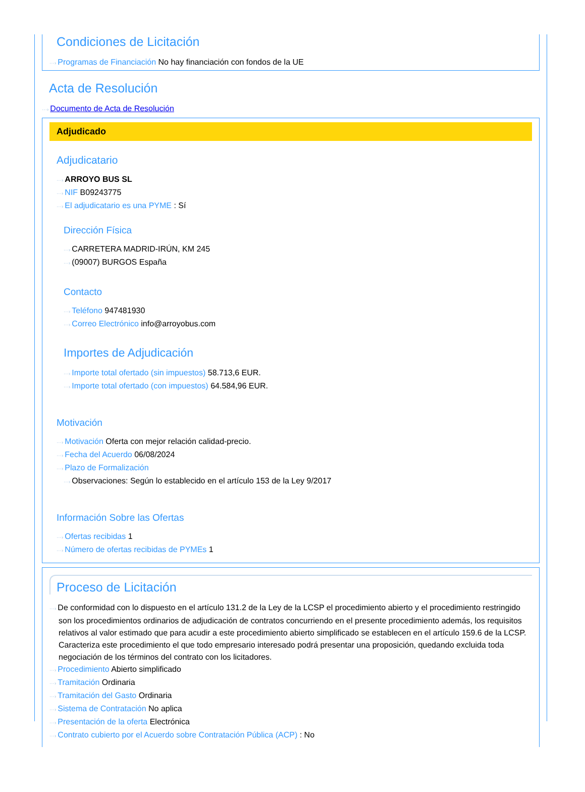Condiciones de Licitación
···› Programas de Financiación No hay financiación con fondos de la UE
Acta de Resolución
···› Documento de Acta de Resolución
Adjudicado
Adjudicatario
···› ARROYO BUS SL
···› NIF B09243775
···› El adjudicatario es una PYME : Sí
Dirección Física
···› CARRETERA MADRID-IRÚN, KM 245
···› (09007) BURGOS España
Contacto
···› Teléfono 947481930
···› Correo Electrónico info@arroyobus.com
Importes de Adjudicación
···› Importe total ofertado (sin impuestos) 58.713,6 EUR.
···› Importe total ofertado (con impuestos) 64.584,96 EUR.
Motivación
···› Motivación Oferta con mejor relación calidad-precio.
···› Fecha del Acuerdo 06/08/2024
···› Plazo de Formalización
···› Observaciones: Según lo establecido en el artículo 153 de la Ley 9/2017
Información Sobre las Ofertas
···› Ofertas recibidas 1
···› Número de ofertas recibidas de PYMEs 1
Proceso de Licitación
···› De conformidad con lo dispuesto en el artículo 131.2 de la Ley de la LCSP el procedimiento abierto y el procedimiento restringido son los procedimientos ordinarios de adjudicación de contratos concurriendo en el presente procedimiento además, los requisitos relativos al valor estimado que para acudir a este procedimiento abierto simplificado se establecen en el artículo 159.6 de la LCSP. Caracteriza este procedimiento el que todo empresario interesado podrá presentar una proposición, quedando excluida toda negociación de los términos del contrato con los licitadores.
···› Procedimiento Abierto simplificado
···› Tramitación Ordinaria
···› Tramitación del Gasto Ordinaria
···› Sistema de Contratación No aplica
···› Presentación de la oferta Electrónica
···› Contrato cubierto por el Acuerdo sobre Contratación Pública (ACP) : No